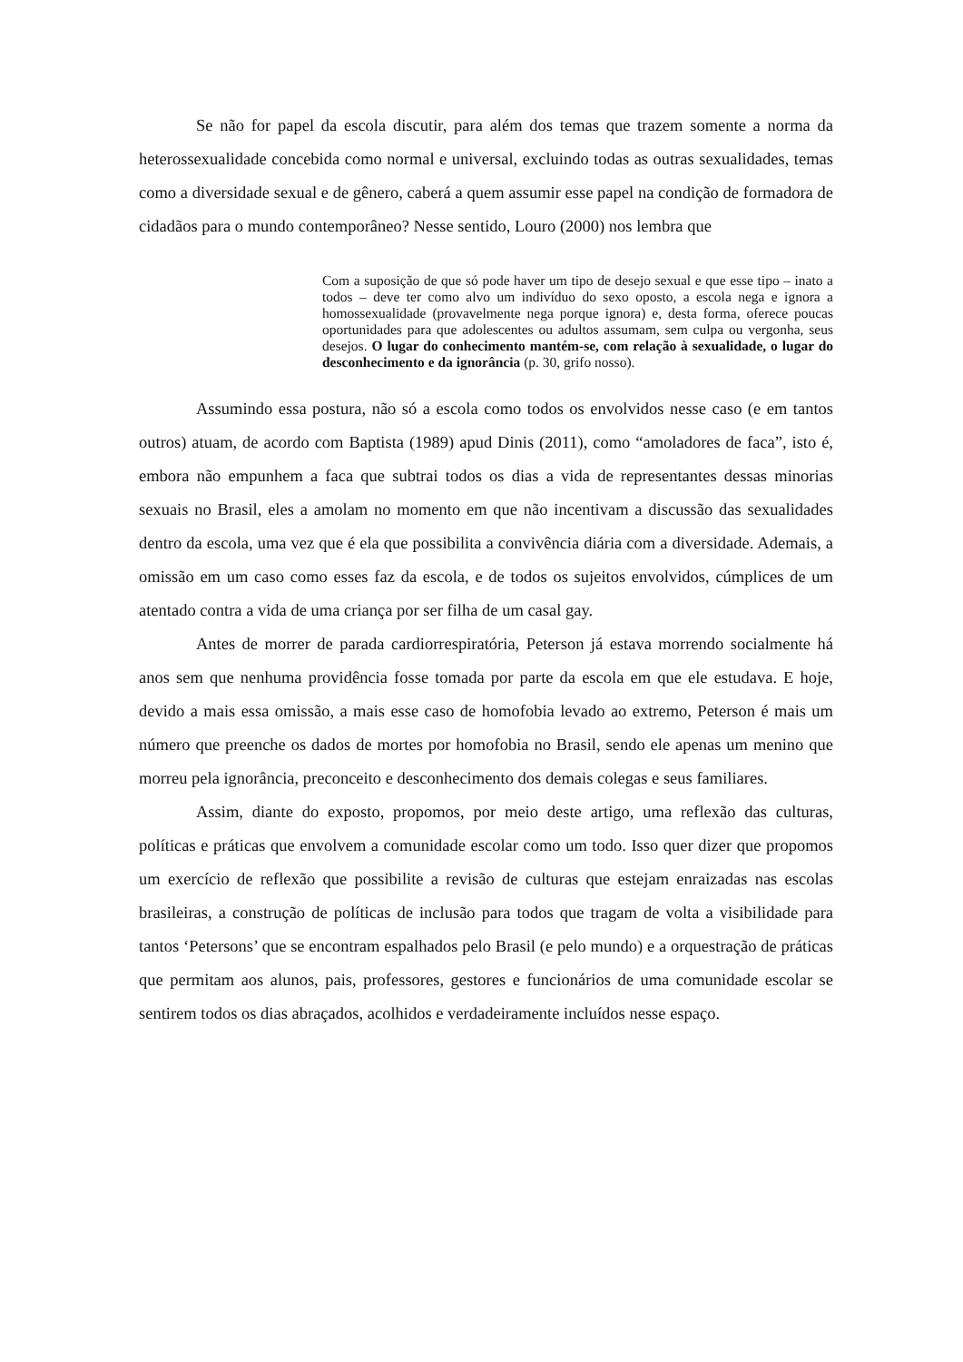Se não for papel da escola discutir, para além dos temas que trazem somente a norma da heterossexualidade concebida como normal e universal, excluindo todas as outras sexualidades, temas como a diversidade sexual e de gênero, caberá a quem assumir esse papel na condição de formadora de cidadãos para o mundo contemporâneo? Nesse sentido, Louro (2000) nos lembra que
Com a suposição de que só pode haver um tipo de desejo sexual e que esse tipo – inato a todos – deve ter como alvo um indivíduo do sexo oposto, a escola nega e ignora a homossexualidade (provavelmente nega porque ignora) e, desta forma, oferece poucas oportunidades para que adolescentes ou adultos assumam, sem culpa ou vergonha, seus desejos. O lugar do conhecimento mantém-se, com relação à sexualidade, o lugar do desconhecimento e da ignorância (p. 30, grifo nosso).
Assumindo essa postura, não só a escola como todos os envolvidos nesse caso (e em tantos outros) atuam, de acordo com Baptista (1989) apud Dinis (2011), como “amoladores de faca”, isto é, embora não empunhem a faca que subtrai todos os dias a vida de representantes dessas minorias sexuais no Brasil, eles a amolam no momento em que não incentivam a discussão das sexualidades dentro da escola, uma vez que é ela que possibilita a convivência diária com a diversidade. Ademais, a omissão em um caso como esses faz da escola, e de todos os sujeitos envolvidos, cúmplices de um atentado contra a vida de uma criança por ser filha de um casal gay.
Antes de morrer de parada cardiorrespiratória, Peterson já estava morrendo socialmente há anos sem que nenhuma providência fosse tomada por parte da escola em que ele estudava. E hoje, devido a mais essa omissão, a mais esse caso de homofobia levado ao extremo, Peterson é mais um número que preenche os dados de mortes por homofobia no Brasil, sendo ele apenas um menino que morreu pela ignorância, preconceito e desconhecimento dos demais colegas e seus familiares.
Assim, diante do exposto, propomos, por meio deste artigo, uma reflexão das culturas, políticas e práticas que envolvem a comunidade escolar como um todo. Isso quer dizer que propomos um exercício de reflexão que possibilite a revisão de culturas que estejam enraizadas nas escolas brasileiras, a construção de políticas de inclusão para todos que tragam de volta a visibilidade para tantos ‘Petersons’ que se encontram espalhados pelo Brasil (e pelo mundo) e a orquestração de práticas que permitam aos alunos, pais, professores, gestores e funcionários de uma comunidade escolar se sentirem todos os dias abraçados, acolhidos e verdadeiramente incluídos nesse espaço.